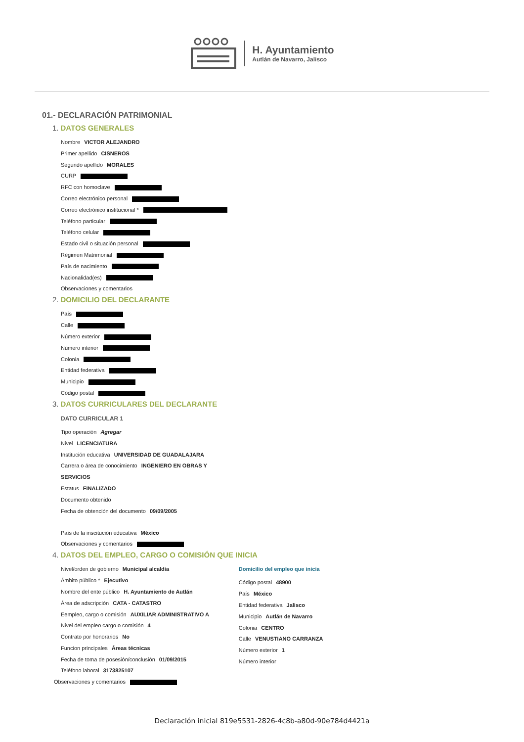H. Ayuntamiento
Autlán de Navarro, Jalisco
01.- DECLARACIÓN PATRIMONIAL
1. DATOS GENERALES
Nombre VICTOR ALEJANDRO
Primer apellido CISNEROS
Segundo apellido MORALES
CURP
RFC con homoclave
Correo electrónico personal
Correo electrónico institucional *
Teléfono particular
Teléfono celular
Estado civil o situación personal
Régimen Matrimonial
País de nacimiento
Nacionalidad(es)
Observaciones y comentarios
2. DOMICILIO DEL DECLARANTE
País
Calle
Número exterior
Número interior
Colonia
Entidad federativa
Municipio
Código postal
3. DATOS CURRICULARES DEL DECLARANTE
DATO CURRICULAR 1
Tipo operación Agregar
Nivel LICENCIATURA
Institución educativa UNIVERSIDAD DE GUADALAJARA
Carrera o área de conocimiento INGENIERO EN OBRAS Y
SERVICIOS
Estatus FINALIZADO
Documento obtenido
Fecha de obtención del documento 09/09/2005
País de la inscitución educativa México
Observaciones y comentarios
4. DATOS DEL EMPLEO, CARGO O COMISIÓN QUE INICIA
Nivel/orden de gobierno Municipal alcaldia
Ámbito público * Ejecutivo
Nombre del ente público H. Ayuntamiento de Autlán
Área de adscripción CATA - CATASTRO
Eempleo, cargo o comisión AUXILIAR ADMINISTRATIVO A
Nivel del empleo cargo o comisión 4
Contrato por honorarios No
Funcion principales Áreas técnicas
Fecha de toma de posesión/conclusión 01/09/2015
Teléfono laboral 3173825107
Observaciones y comentarios
Domicilio del empleo que inicia
Código postal 48900
País México
Entidad federativa Jalisco
Municipio Autlán de Navarro
Colonia CENTRO
Calle VENUSTIANO CARRANZA
Número exterior 1
Número interior
Declaración inicial 819e5531-2826-4c8b-a80d-90e784d4421a